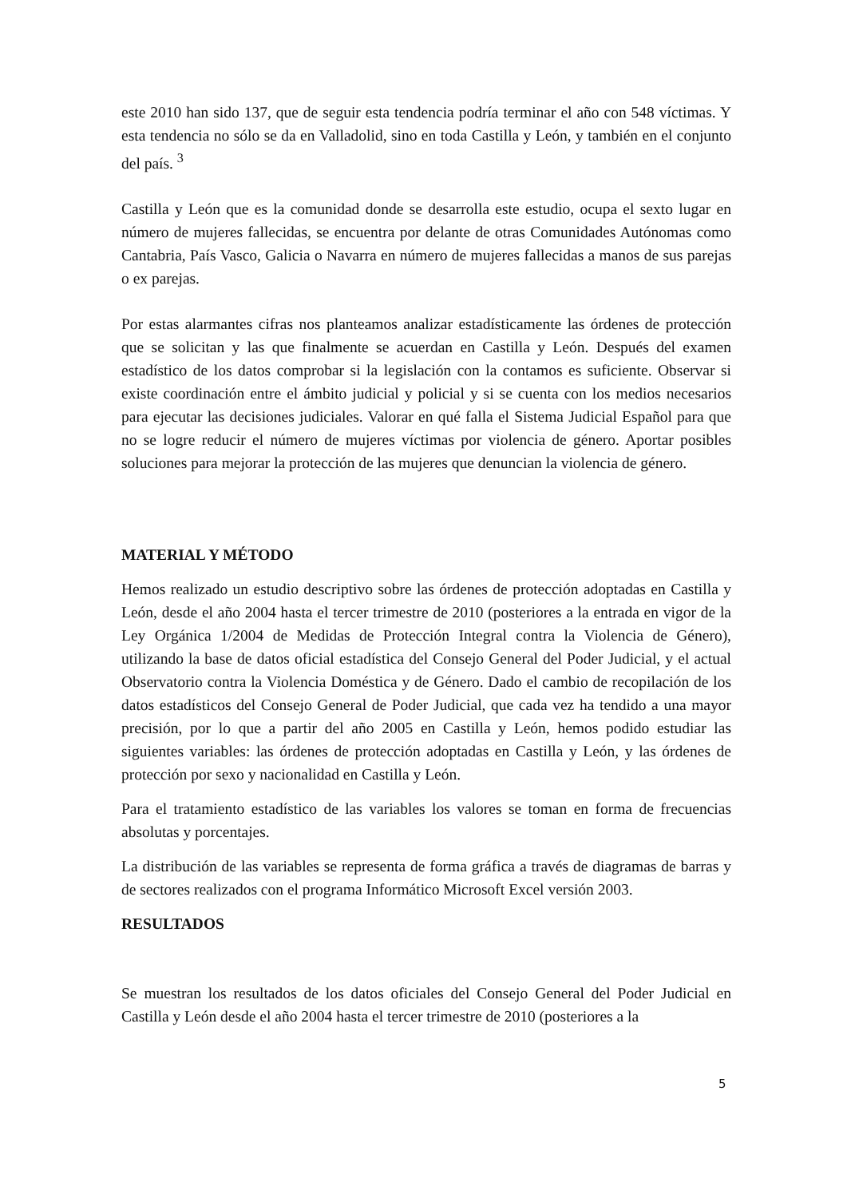este 2010 han sido 137, que de seguir esta tendencia podría terminar el año con 548 víctimas. Y esta tendencia no sólo se da en Valladolid, sino en toda Castilla y León, y también en el conjunto del país. <sup>3</sup>
Castilla y León que es la comunidad donde se desarrolla este estudio, ocupa el sexto lugar en número de mujeres fallecidas, se encuentra por delante de otras Comunidades Autónomas como Cantabria, País Vasco, Galicia o Navarra en número de mujeres fallecidas a manos de sus parejas o ex parejas.
Por estas alarmantes cifras nos planteamos analizar estadísticamente las órdenes de protección que se solicitan y las que finalmente se acuerdan en Castilla y León. Después del examen estadístico de los datos comprobar si la legislación con la contamos es suficiente. Observar si existe coordinación entre el ámbito judicial y policial y si se cuenta con los medios necesarios para ejecutar las decisiones judiciales. Valorar en qué falla el Sistema Judicial Español para que no se logre reducir el número de mujeres víctimas por violencia de género. Aportar posibles soluciones para mejorar la protección de las mujeres que denuncian la violencia de género.
MATERIAL Y MÉTODO
Hemos realizado un estudio descriptivo sobre las órdenes de protección adoptadas en Castilla y León, desde el año 2004 hasta el tercer trimestre de 2010 (posteriores a la entrada en vigor de la Ley Orgánica 1/2004 de Medidas de Protección Integral contra la Violencia de Género), utilizando la base de datos oficial estadística del Consejo General del Poder Judicial, y el actual Observatorio contra la Violencia Doméstica y de Género. Dado el cambio de recopilación de los datos estadísticos del Consejo General de Poder Judicial, que cada vez ha tendido a una mayor precisión, por lo que a partir del año 2005 en Castilla y León, hemos podido estudiar las siguientes variables: las órdenes de protección adoptadas en Castilla y León, y las órdenes de protección por sexo y nacionalidad en Castilla y León.
Para el tratamiento estadístico de las variables los valores se toman en forma de frecuencias absolutas y porcentajes.
La distribución de las variables se representa de forma gráfica a través de diagramas de barras y de sectores realizados con el programa Informático Microsoft Excel versión 2003.
RESULTADOS
Se muestran los resultados de los datos oficiales del Consejo General del Poder Judicial en Castilla y León desde el año 2004 hasta el tercer trimestre de 2010 (posteriores a la
5